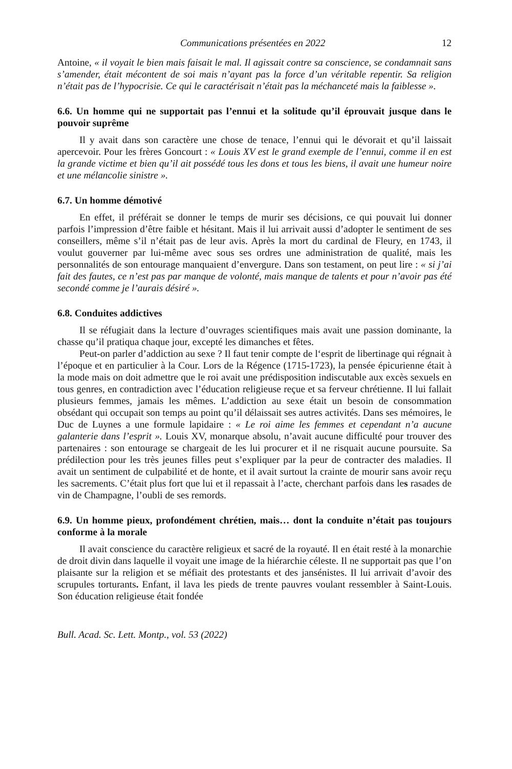Communications présentées en 2022 12
Antoine, « il voyait le bien mais faisait le mal. Il agissait contre sa conscience, se condamnait sans s’amender, était mécontent de soi mais n’ayant pas la force d’un véritable repentir. Sa religion n’était pas de l’hypocrisie. Ce qui le caractérisait n’était pas la méchanceté mais la faiblesse ».
6.6. Un homme qui ne supportait pas l’ennui et la solitude qu’il éprouvait jusque dans le pouvoir suprême
Il y avait dans son caractère une chose de tenace, l’ennui qui le dévorait et qu’il laissait apercevoir. Pour les frères Goncourt : « Louis XV est le grand exemple de l’ennui, comme il en est la grande victime et bien qu’il ait possédé tous les dons et tous les biens, il avait une humeur noire et une mélancolie sinistre ».
6.7. Un homme démotivé
En effet, il préférait se donner le temps de murir ses décisions, ce qui pouvait lui donner parfois l’impression d’être faible et hésitant. Mais il lui arrivait aussi d’adopter le sentiment de ses conseillers, même s’il n’était pas de leur avis. Après la mort du cardinal de Fleury, en 1743, il voulut gouverner par lui-même avec sous ses ordres une administration de qualité, mais les personnalités de son entourage manquaient d’envergure. Dans son testament, on peut lire : « si j’ai fait des fautes, ce n’est pas par manque de volonté, mais manque de talents et pour n’avoir pas été secondé comme je l’aurais désiré ».
6.8. Conduites addictives
Il se réfugiait dans la lecture d’ouvrages scientifiques mais avait une passion dominante, la chasse qu’il pratiqua chaque jour, excepté les dimanches et fêtes.
Peut-on parler d’addiction au sexe ? Il faut tenir compte de l‘esprit de libertinage qui régnait à l’époque et en particulier à la Cour. Lors de la Régence (1715-1723), la pensée épicurienne était à la mode mais on doit admettre que le roi avait une prédisposition indiscutable aux excès sexuels en tous genres, en contradiction avec l’éducation religieuse reçue et sa ferveur chrétienne. Il lui fallait plusieurs femmes, jamais les mêmes. L’addiction au sexe était un besoin de consommation obsédant qui occupait son temps au point qu’il délaissait ses autres activités. Dans ses mémoires, le Duc de Luynes a une formule lapidaire : « Le roi aime les femmes et cependant n’a aucune galanterie dans l’esprit ». Louis XV, monarque absolu, n’avait aucune difficulté pour trouver des partenaires : son entourage se chargeait de les lui procurer et il ne risquait aucune poursuite. Sa prédilection pour les très jeunes filles peut s’expliquer par la peur de contracter des maladies. Il avait un sentiment de culpabilité et de honte, et il avait surtout la crainte de mourir sans avoir reçu les sacrements. C’était plus fort que lui et il repassait à l’acte, cherchant parfois dans les rasades de vin de Champagne, l’oubli de ses remords.
6.9. Un homme pieux, profondément chrétien, mais… dont la conduite n’était pas toujours conforme à la morale
Il avait conscience du caractère religieux et sacré de la royauté. Il en était resté à la monarchie de droit divin dans laquelle il voyait une image de la hiérarchie céleste. Il ne supportait pas que l’on plaisante sur la religion et se méfiait des protestants et des jansénistes. Il lui arrivait d’avoir des scrupules torturants. Enfant, il lava les pieds de trente pauvres voulant ressembler à Saint-Louis. Son éducation religieuse était fondée
Bull. Acad. Sc. Lett. Montp., vol. 53 (2022)